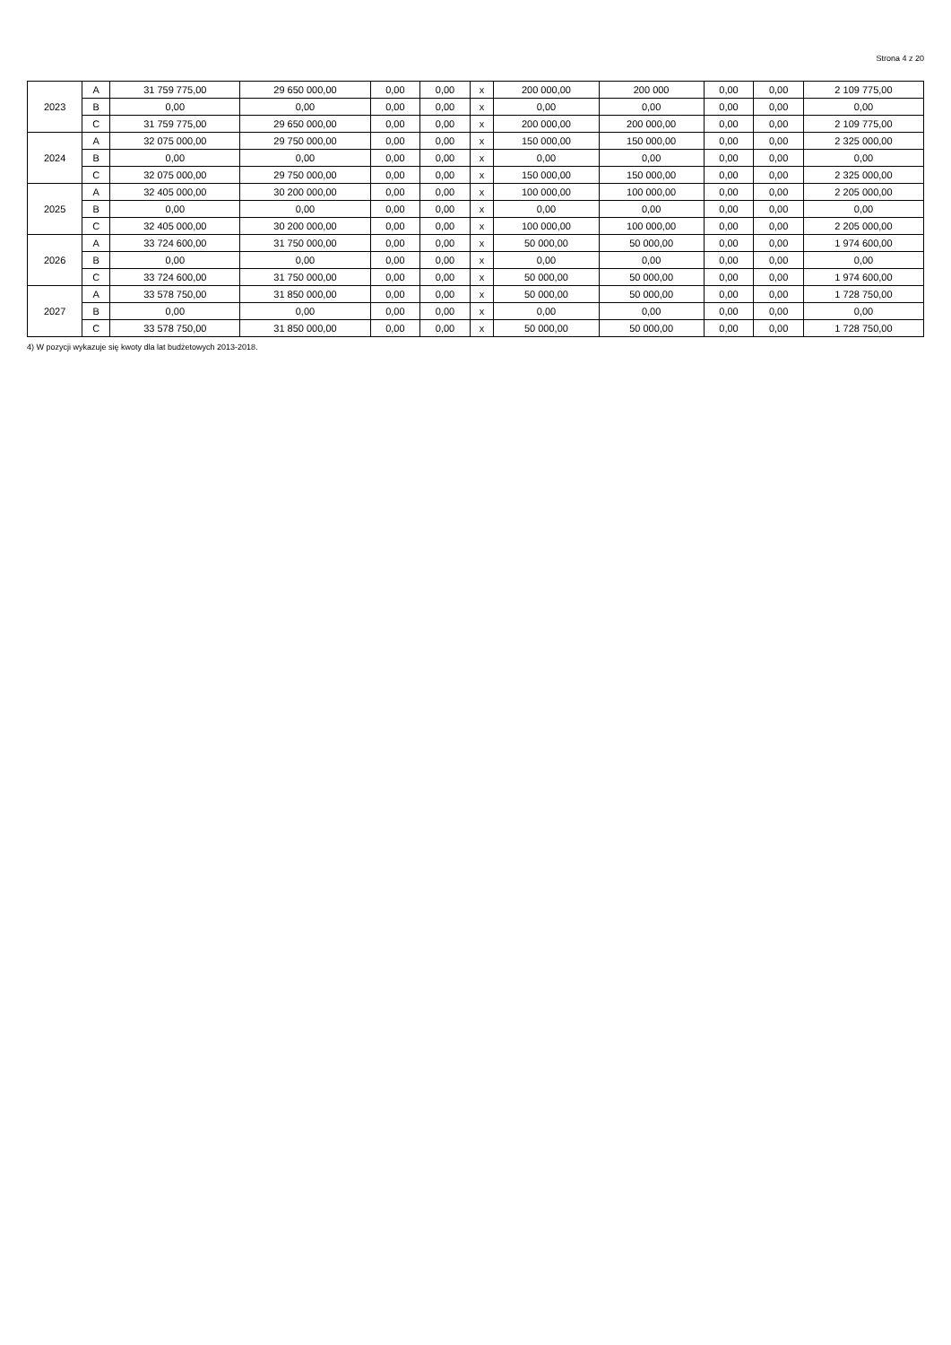Strona 4 z 20
| 2023 | A | 31 759 775,00 | 29 650 000,00 | 0,00 | 0,00 | x | 200 000,00 | 200 000 | 0,00 | 0,00 | 2 109 775,00 |
| | B | 0,00 | 0,00 | 0,00 | 0,00 | x | 0,00 | 0,00 | 0,00 | 0,00 | 0,00 |
| | C | 31 759 775,00 | 29 650 000,00 | 0,00 | 0,00 | x | 200 000,00 | 200 000,00 | 0,00 | 0,00 | 2 109 775,00 |
| 2024 | A | 32 075 000,00 | 29 750 000,00 | 0,00 | 0,00 | x | 150 000,00 | 150 000,00 | 0,00 | 0,00 | 2 325 000,00 |
| | B | 0,00 | 0,00 | 0,00 | 0,00 | x | 0,00 | 0,00 | 0,00 | 0,00 | 0,00 |
| | C | 32 075 000,00 | 29 750 000,00 | 0,00 | 0,00 | x | 150 000,00 | 150 000,00 | 0,00 | 0,00 | 2 325 000,00 |
| 2025 | A | 32 405 000,00 | 30 200 000,00 | 0,00 | 0,00 | x | 100 000,00 | 100 000,00 | 0,00 | 0,00 | 2 205 000,00 |
| | B | 0,00 | 0,00 | 0,00 | 0,00 | x | 0,00 | 0,00 | 0,00 | 0,00 | 0,00 |
| | C | 32 405 000,00 | 30 200 000,00 | 0,00 | 0,00 | x | 100 000,00 | 100 000,00 | 0,00 | 0,00 | 2 205 000,00 |
| 2026 | A | 33 724 600,00 | 31 750 000,00 | 0,00 | 0,00 | x | 50 000,00 | 50 000,00 | 0,00 | 0,00 | 1 974 600,00 |
| | B | 0,00 | 0,00 | 0,00 | 0,00 | x | 0,00 | 0,00 | 0,00 | 0,00 | 0,00 |
| | C | 33 724 600,00 | 31 750 000,00 | 0,00 | 0,00 | x | 50 000,00 | 50 000,00 | 0,00 | 0,00 | 1 974 600,00 |
| 2027 | A | 33 578 750,00 | 31 850 000,00 | 0,00 | 0,00 | x | 50 000,00 | 50 000,00 | 0,00 | 0,00 | 1 728 750,00 |
| | B | 0,00 | 0,00 | 0,00 | 0,00 | x | 0,00 | 0,00 | 0,00 | 0,00 | 0,00 |
| | C | 33 578 750,00 | 31 850 000,00 | 0,00 | 0,00 | x | 50 000,00 | 50 000,00 | 0,00 | 0,00 | 1 728 750,00 |
4) W pozycji wykazuje się kwoty dla lat budżetowych 2013-2018.